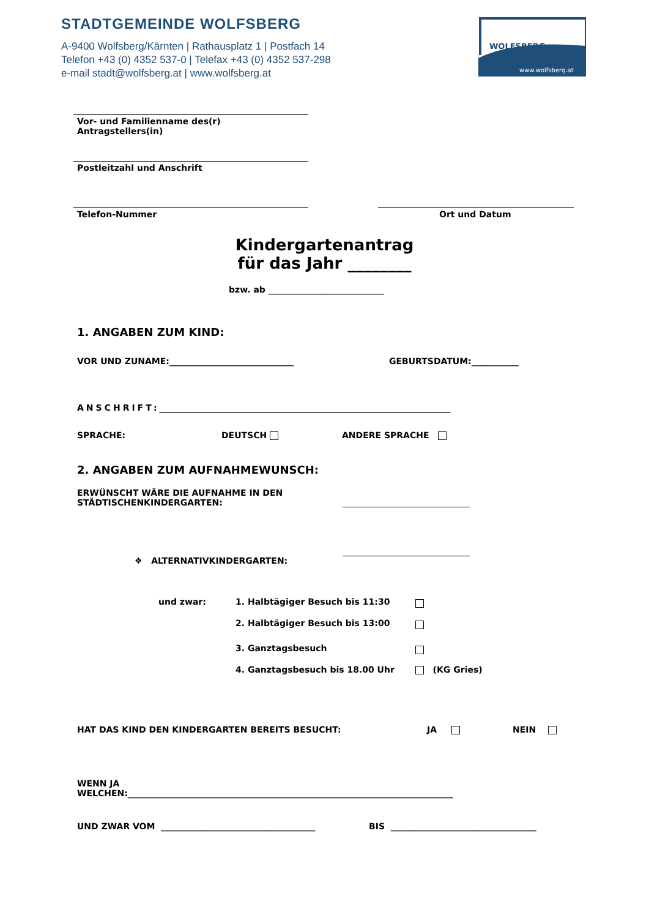STADTGEMEINDE WOLFSBERG
A-9400 Wolfsberg/Kärnten | Rathausplatz 1 | Postfach 14
Telefon +43 (0) 4352 537-0 | Telefax +43 (0) 4352 537-298
e-mail stadt@wolfsberg.at | www.wolfsberg.at
WOLFSBERG
www.wolfsberg.at
Vor- und Familienname des(r)
Antragstellers(in)
Postleitzahl und Anschrift
Telefon-Nummer Ort und Datum
Kindergartenantrag
für das Jahr ________
bzw. ab ___________________________
1. ANGABEN ZUM KIND:
VOR UND ZUNAME:_____________________________
GEBURTSDATUM:___________
ANSCHRIFT:____________________________________________________________________
SPRACHE: DEUTSCH ANDERE SPRACHE
2. ANGABEN ZUM AUFNAHMEWUNSCH:
ERWÜNSCHT WÄRE DIE AUFNAHME IN DEN
STÄDTISCHENKINDERGARTEN:
❖ ALTERNATIVKINDERGARTEN:
und zwar:
1. Halbtägiger Besuch bis 11:30
2. Halbtägiger Besuch bis 13:00
3. Ganztagsbesuch
4. Ganztagsbesuch bis 18.00 Uhr
(KG Gries)
HAT DAS KIND DEN KINDERGARTEN BEREITS BESUCHT:
JA NEIN
WENN JA
WELCHEN:____________________________________________________________________________
UND ZWAR VOM ____________________________________
BIS __________________________________